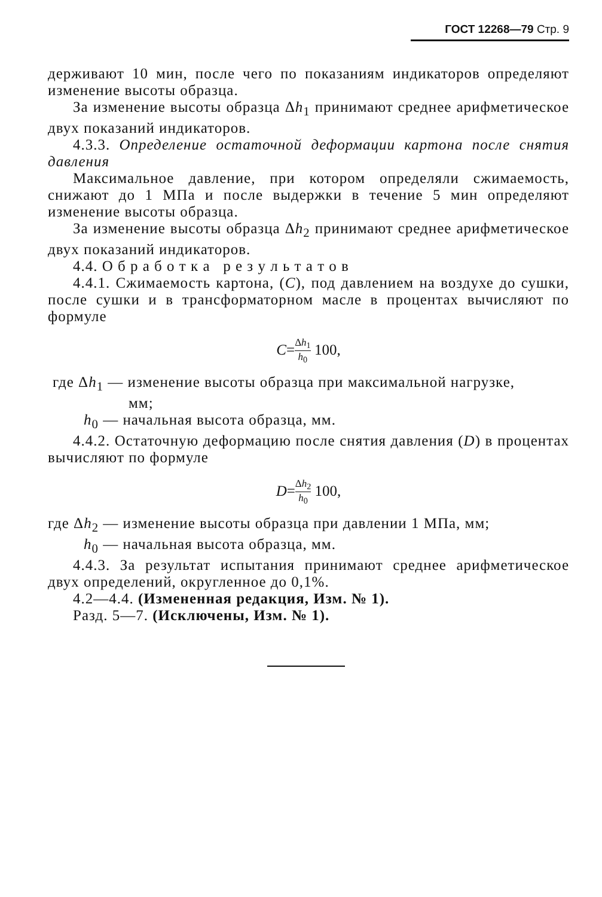ГОСТ 12268—79 Стр. 9
держивают 10 мин, после чего по показаниям индикаторов определяют изменение высоты образца.
За изменение высоты образца Δh<sub>1</sub> принимают среднее арифметическое двух показаний индикаторов.
4.3.3. Определение остаточной деформации картона после снятия давления
Максимальное давление, при котором определяли сжимаемость, снижают до 1 МПа и после выдержки в течение 5 мин определяют изменение высоты образца.
За изменение высоты образца Δh<sub>2</sub> принимают среднее арифметическое двух показаний индикаторов.
4.4. О б р а б о т к а р е з у л ь т а т о в
4.4.1. Сжимаемость картона, (С), под давлением на воздухе до сушки, после сушки и в трансформаторном масле в процентах вычисляют по формуле
C=Δh<sub>1</sub> h<sub>0</sub> 100,
где Δh<sub>1</sub> — изменение высоты образца при максимальной нагрузке,
мм;
h<sub>0</sub> — начальная высота образца, мм.
4.4.2. Остаточную деформацию после снятия давления (D) в процентах вычисляют по формуле
D=Δh<sub>2</sub> h<sub>0</sub> 100,
где Δh<sub>2</sub> — изменение высоты образца при давлении 1 МПа, мм;
h<sub>0</sub> — начальная высота образца, мм.
4.4.3. За результат испытания принимают среднее арифметическое двух определений, округленное до 0,1%.
4.2—4.4. (Измененная редакция, Изм. № 1).
Разд. 5—7. (Исключены, Изм. № 1).